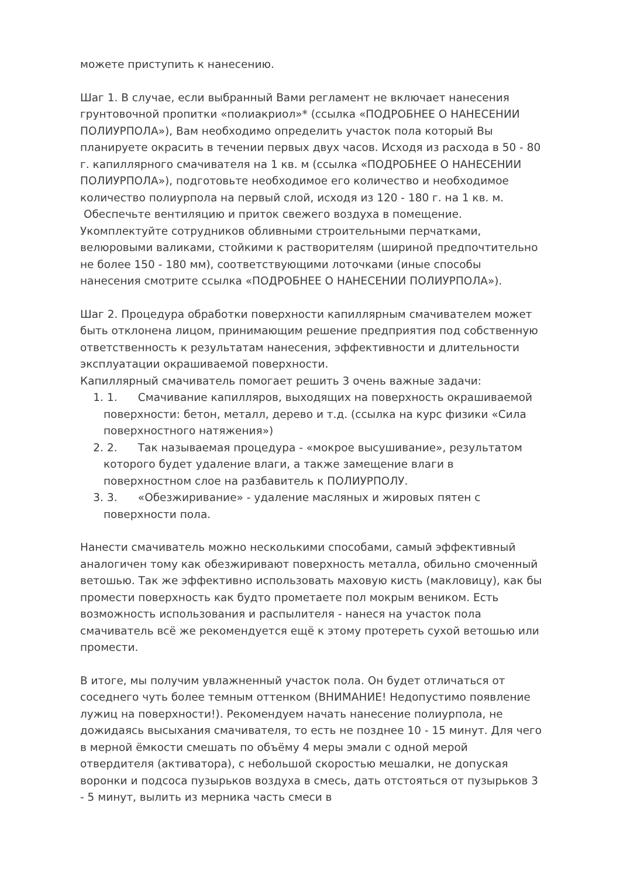можете приступить к нанесению.
Шаг 1. В случае, если выбранный Вами регламент не включает нанесения грунтовочной пропитки «полиакриол»* (ссылка «ПОДРОБНЕЕ О НАНЕСЕНИИ ПОЛИУРПОЛА»), Вам необходимо определить участок пола который Вы планируете окрасить в течении первых двух часов. Исходя из расхода в 50 - 80 г. капиллярного смачивателя на 1 кв. м (ссылка «ПОДРОБНЕЕ О НАНЕСЕНИИ ПОЛИУРПОЛА»), подготовьте необходимое его количество и необходимое количество полиурпола на первый слой, исходя из 120 - 180 г. на 1 кв. м. Обеспечьте вентиляцию и приток свежего воздуха в помещение. Укомплектуйте сотрудников обливными строительными перчатками, велюровыми валиками, стойкими к растворителям (шириной предпочтительно не более 150 - 180 мм), соответствующими лоточками (иные способы нанесения смотрите ссылка «ПОДРОБНЕЕ О НАНЕСЕНИИ ПОЛИУРПОЛА»).
Шаг 2. Процедура обработки поверхности капиллярным смачивателем может быть отклонена лицом, принимающим решение предприятия под собственную ответственность к результатам нанесения, эффективности и длительности эксплуатации окрашиваемой поверхности.
Капиллярный смачиватель помогает решить 3 очень важные задачи:
1. 1. Смачивание капилляров, выходящих на поверхность окрашиваемой поверхности: бетон, металл, дерево и т.д. (ссылка на курс физики «Сила поверхностного натяжения»)
2. 2. Так называемая процедура - «мокрое высушивание», результатом которого будет удаление влаги, а также замещение влаги в поверхностном слое на разбавитель к ПОЛИУРПОЛУ.
3. 3. «Обезжиривание» - удаление масляных и жировых пятен с поверхности пола.
Нанести смачиватель можно несколькими способами, самый эффективный аналогичен тому как обезжиривают поверхность металла, обильно смоченный ветошью. Так же эффективно использовать маховую кисть (макловицу), как бы промести поверхность как будто прометаете пол мокрым веником. Есть возможность использования и распылителя - нанеся на участок пола смачиватель всё же рекомендуется ещё к этому протереть сухой ветошью или промести.
В итоге, мы получим увлажненный участок пола. Он будет отличаться от соседнего чуть более темным оттенком (ВНИМАНИЕ! Недопустимо появление лужиц на поверхности!). Рекомендуем начать нанесение полиурпола, не дожидаясь высыхания смачивателя, то есть не позднее 10 - 15 минут. Для чего в мерной ёмкости смешать по объёму 4 меры эмали с одной мерой отвердителя (активатора), с небольшой скоростью мешалки, не допуская воронки и подсоса пузырьков воздуха в смесь, дать отстояться от пузырьков 3 - 5 минут, вылить из мерника часть смеси в